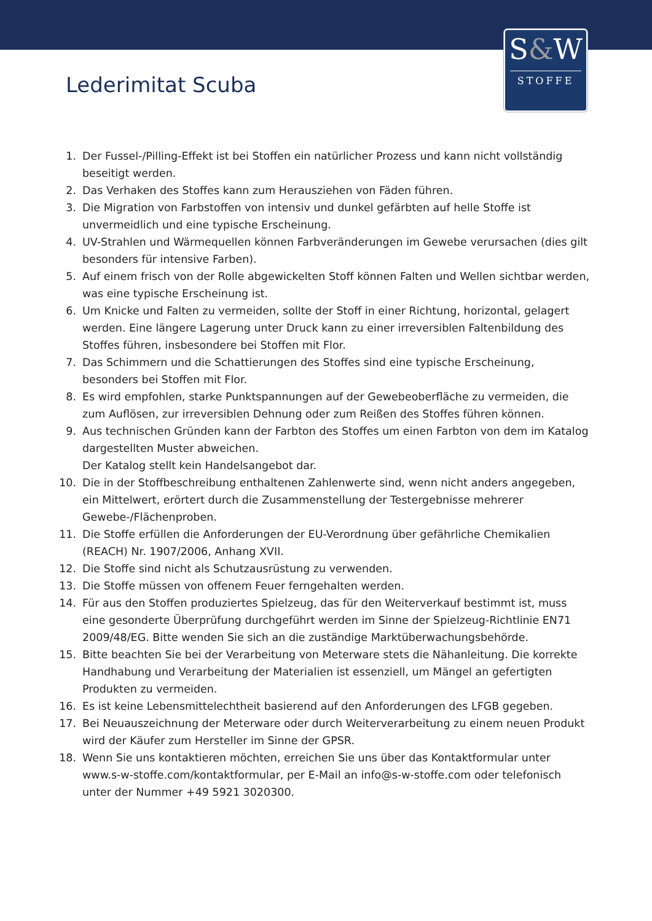S&W
STOFFE
Lederimitat Scuba
1. Der Fussel-/Pilling-Effekt ist bei Stoffen ein natürlicher Prozess und kann nicht vollständig beseitigt werden.
2. Das Verhaken des Stoffes kann zum Herausziehen von Fäden führen.
3. Die Migration von Farbstoffen von intensiv und dunkel gefärbten auf helle Stoffe ist unvermeidlich und eine typische Erscheinung.
4. UV-Strahlen und Wärmequellen können Farbveränderungen im Gewebe verursachen (dies gilt besonders für intensive Farben).
5. Auf einem frisch von der Rolle abgewickelten Stoff können Falten und Wellen sichtbar werden, was eine typische Erscheinung ist.
6. Um Knicke und Falten zu vermeiden, sollte der Stoff in einer Richtung, horizontal, gelagert werden. Eine längere Lagerung unter Druck kann zu einer irreversiblen Faltenbildung des Stoffes führen, insbesondere bei Stoffen mit Flor.
7. Das Schimmern und die Schattierungen des Stoffes sind eine typische Erscheinung, besonders bei Stoffen mit Flor.
8. Es wird empfohlen, starke Punktspannungen auf der Gewebeoberfläche zu vermeiden, die zum Auflösen, zur irreversiblen Dehnung oder zum Reißen des Stoffes führen können.
9. Aus technischen Gründen kann der Farbton des Stoffes um einen Farbton von dem im Katalog dargestellten Muster abweichen.
Der Katalog stellt kein Handelsangebot dar.
10. Die in der Stoffbeschreibung enthaltenen Zahlenwerte sind, wenn nicht anders angegeben, ein Mittelwert, erörtert durch die Zusammenstellung der Testergebnisse mehrerer Gewebe-/Flächenproben.
11. Die Stoffe erfüllen die Anforderungen der EU-Verordnung über gefährliche Chemikalien (REACH) Nr. 1907/2006, Anhang XVII.
12. Die Stoffe sind nicht als Schutzausrüstung zu verwenden.
13. Die Stoffe müssen von offenem Feuer ferngehalten werden.
14. Für aus den Stoffen produziertes Spielzeug, das für den Weiterverkauf bestimmt ist, muss eine gesonderte Überprüfung durchgeführt werden im Sinne der Spielzeug-Richtlinie EN71 2009/48/EG. Bitte wenden Sie sich an die zuständige Marktüberwachungsbehörde.
15. Bitte beachten Sie bei der Verarbeitung von Meterware stets die Nähanleitung. Die korrekte Handhabung und Verarbeitung der Materialien ist essenziell, um Mängel an gefertigten Produkten zu vermeiden.
16. Es ist keine Lebensmittelechtheit basierend auf den Anforderungen des LFGB gegeben.
17. Bei Neuauszeichnung der Meterware oder durch Weiterverarbeitung zu einem neuen Produkt wird der Käufer zum Hersteller im Sinne der GPSR.
18. Wenn Sie uns kontaktieren möchten, erreichen Sie uns über das Kontaktformular unter www.s-w-stoffe.com/kontaktformular, per E-Mail an info@s-w-stoffe.com oder telefonisch unter der Nummer +49 5921 3020300.